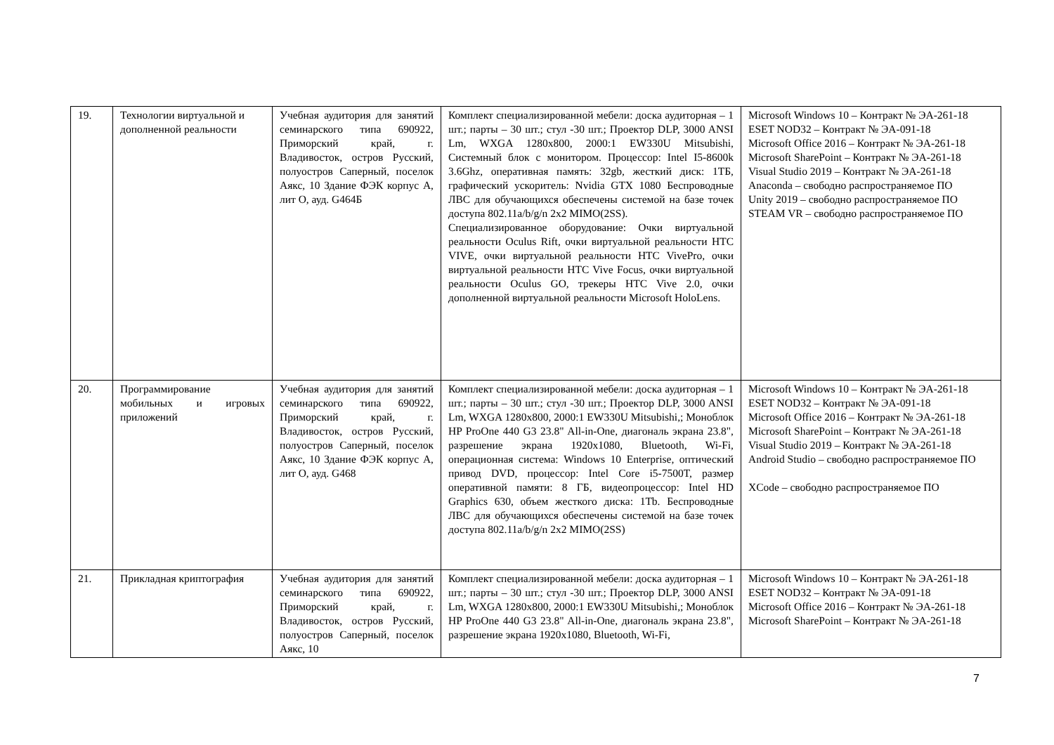| 19. | Технологии виртуальной и дополненной реальности | Учебная аудитория для занятий семинарского типа 690922, Приморский край, г. Владивосток, остров Русский, полуостров Саперный, поселок Аякс, 10 Здание ФЭК корпус А, лит О, ауд. G464Б | Комплект специализированной мебели: доска аудиторная – 1 шт.; парты – 30 шт.; стул -30 шт.; Проектор DLP, 3000 ANSI Lm, WXGA 1280x800, 2000:1 EW330U Mitsubishi, Системный блок с монитором. Процессор: Intel I5-8600k 3.6Ghz, оперативная память: 32gb, жесткий диск: 1ТБ, графический ускоритель: Nvidia GTX 1080 Беспроводные ЛВС для обучающихся обеспечены системой на базе точек доступа 802.11a/b/g/n 2x2 MIMO(2SS). Специализированное оборудование: Очки виртуальной реальности Oculus Rift, очки виртуальной реальности HTC VIVE, очки виртуальной реальности HTC VivePro, очки виртуальной реальности HTC Vive Focus, очки виртуальной реальности Oculus GO, трекеры HTC Vive 2.0, очки дополненной виртуальной реальности Microsoft HoloLens. | Microsoft Windows 10 – Контракт № ЭА-261-18 ESET NOD32 – Контракт № ЭА-091-18 Microsoft Office 2016 – Контракт № ЭА-261-18 Microsoft SharePoint – Контракт № ЭА-261-18 Visual Studio 2019 – Контракт № ЭА-261-18 Anaconda – свободно распространяемое ПО Unity 2019 – свободно распространяемое ПО STEAM VR – свободно распространяемое ПО |
| 20. | Программирование мобильных и игровых приложений | Учебная аудитория для занятий семинарского типа 690922, Приморский край, г. Владивосток, остров Русский, полуостров Саперный, поселок Аякс, 10 Здание ФЭК корпус А, лит О, ауд. G468 | Комплект специализированной мебели: доска аудиторная – 1 шт.; парты – 30 шт.; стул -30 шт.; Проектор DLP, 3000 ANSI Lm, WXGA 1280x800, 2000:1 EW330U Mitsubishi,; Моноблок HP ProOne 440 G3 23.8" All-in-One, диагональ экрана 23.8", разрешение экрана 1920x1080, Bluetooth, Wi-Fi, операционная система: Windows 10 Enterprise, оптический привод DVD, процессор: Intel Core i5-7500T, размер оперативной памяти: 8 ГБ, видеопроцессор: Intel HD Graphics 630, объем жесткого диска: 1Tb. Беспроводные ЛВС для обучающихся обеспечены системой на базе точек доступа 802.11a/b/g/n 2x2 MIMO(2SS) | Microsoft Windows 10 – Контракт № ЭА-261-18 ESET NOD32 – Контракт № ЭА-091-18 Microsoft Office 2016 – Контракт № ЭА-261-18 Microsoft SharePoint – Контракт № ЭА-261-18 Visual Studio 2019 – Контракт № ЭА-261-18 Android Studio – свободно распространяемое ПО XCode – свободно распространяемое ПО |
| 21. | Прикладная криптография | Учебная аудитория для занятий семинарского типа 690922, Приморский край, г. Владивосток, остров Русский, полуостров Саперный, поселок Аякс, 10 | Комплект специализированной мебели: доска аудиторная – 1 шт.; парты – 30 шт.; стул -30 шт.; Проектор DLP, 3000 ANSI Lm, WXGA 1280x800, 2000:1 EW330U Mitsubishi,; Моноблок HP ProOne 440 G3 23.8" All-in-One, диагональ экрана 23.8", разрешение экрана 1920x1080, Bluetooth, Wi-Fi, | Microsoft Windows 10 – Контракт № ЭА-261-18 ESET NOD32 – Контракт № ЭА-091-18 Microsoft Office 2016 – Контракт № ЭА-261-18 Microsoft SharePoint – Контракт № ЭА-261-18 |
7